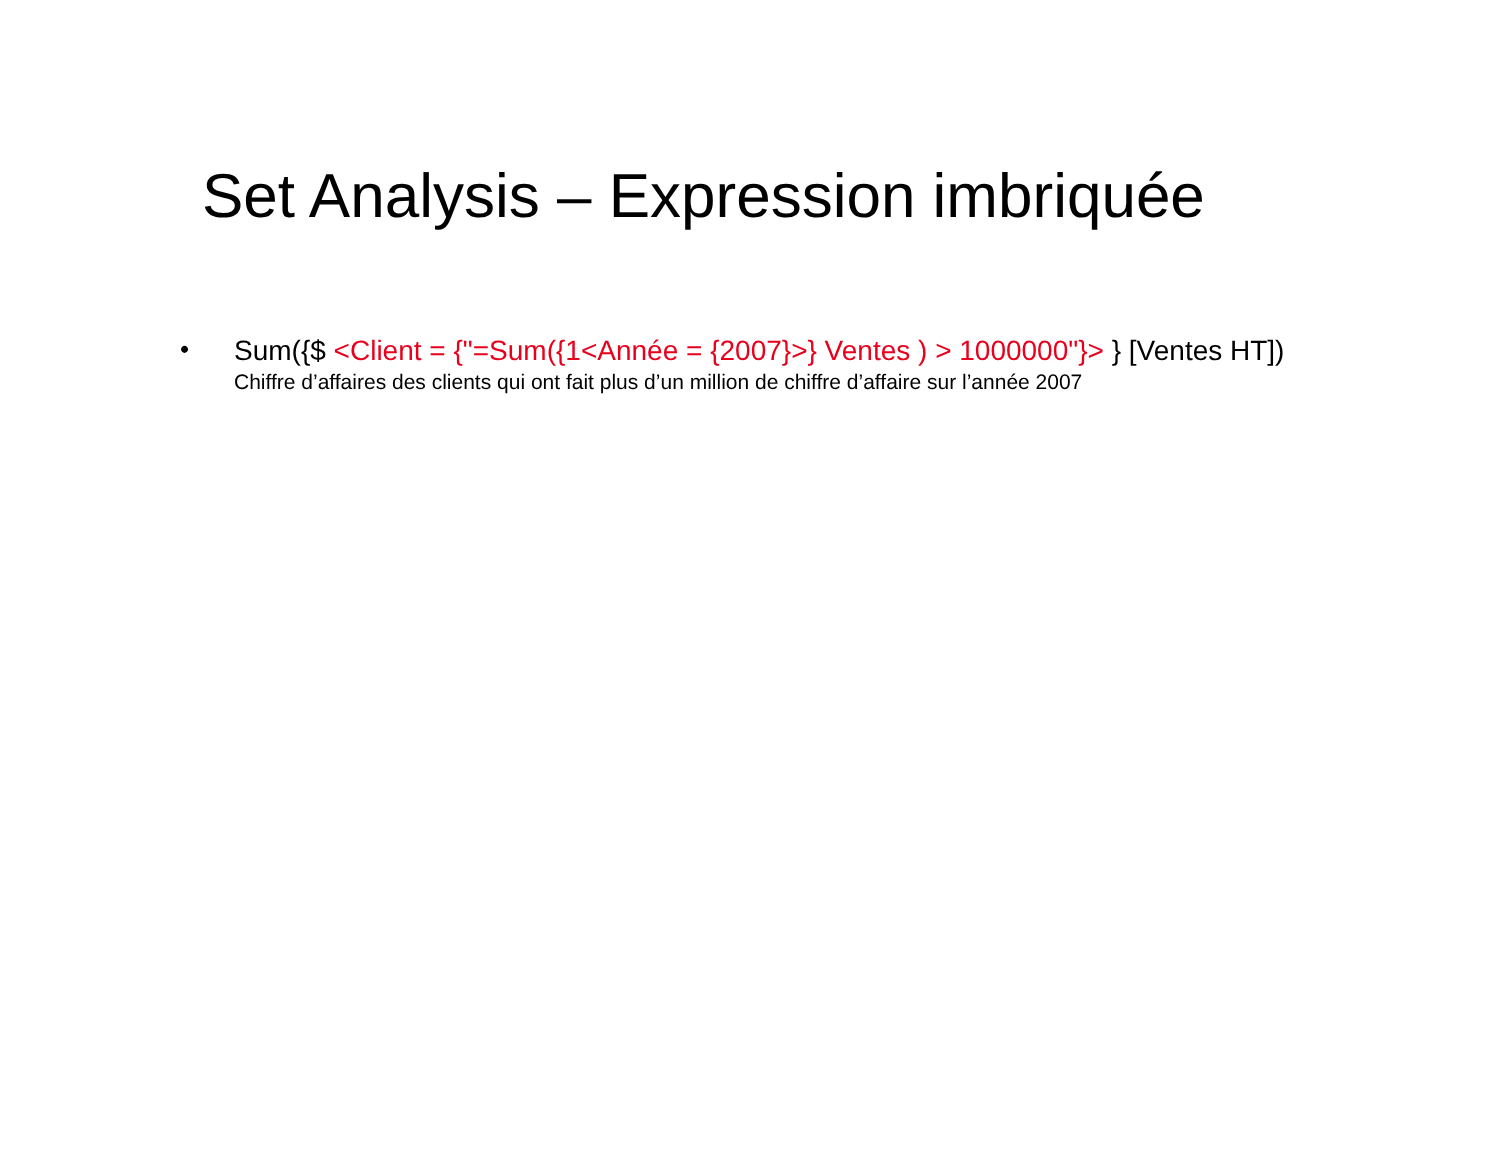Set Analysis – Expression imbriquée
•
Sum({$ <Client = {"=Sum({1<Année = {2007}>} Ventes ) > 1000000"}> } [Ventes HT])
Chiffre d’affaires des clients qui ont fait plus d’un million de chiffre d’affaire sur l’année 2007